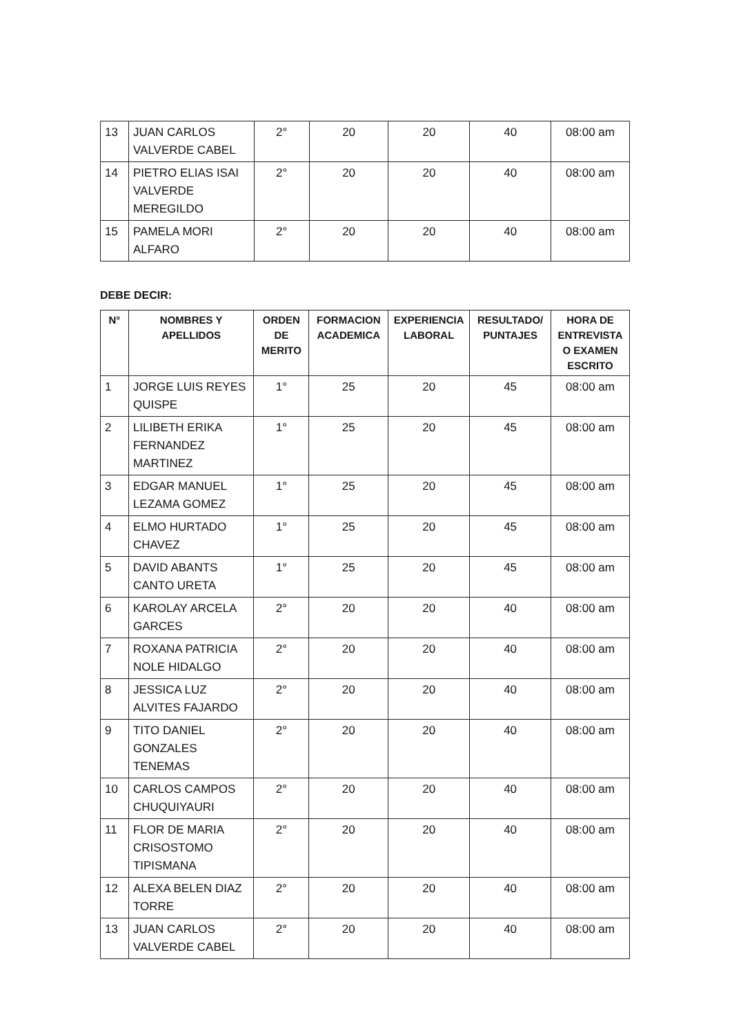| 13 | JUAN CARLOS VALVERDE CABEL | 2° | 20 | 20 | 40 | 08:00 am |
| 14 | PIETRO ELIAS ISAI VALVERDE MEREGILDO | 2° | 20 | 20 | 40 | 08:00 am |
| 15 | PAMELA MORI ALFARO | 2° | 20 | 20 | 40 | 08:00 am |
DEBE DECIR:
| N° | NOMBRES Y APELLIDOS | ORDEN DE MERITO | FORMACION ACADEMICA | EXPERIENCIA LABORAL | RESULTADO/ PUNTAJES | HORA DE ENTREVISTA O EXAMEN ESCRITO |
| --- | --- | --- | --- | --- | --- | --- |
| 1 | JORGE LUIS REYES QUISPE | 1° | 25 | 20 | 45 | 08:00 am |
| 2 | LILIBETH ERIKA FERNANDEZ MARTINEZ | 1° | 25 | 20 | 45 | 08:00 am |
| 3 | EDGAR MANUEL LEZAMA GOMEZ | 1° | 25 | 20 | 45 | 08:00 am |
| 4 | ELMO HURTADO CHAVEZ | 1° | 25 | 20 | 45 | 08:00 am |
| 5 | DAVID ABANTS CANTO URETA | 1° | 25 | 20 | 45 | 08:00 am |
| 6 | KAROLAY ARCELA GARCES | 2° | 20 | 20 | 40 | 08:00 am |
| 7 | ROXANA PATRICIA NOLE HIDALGO | 2° | 20 | 20 | 40 | 08:00 am |
| 8 | JESSICA LUZ ALVITES FAJARDO | 2° | 20 | 20 | 40 | 08:00 am |
| 9 | TITO DANIEL GONZALES TENEMAS | 2° | 20 | 20 | 40 | 08:00 am |
| 10 | CARLOS CAMPOS CHUQUIYAURI | 2° | 20 | 20 | 40 | 08:00 am |
| 11 | FLOR DE MARIA CRISOSTOMO TIPISMANA | 2° | 20 | 20 | 40 | 08:00 am |
| 12 | ALEXA BELEN DIAZ TORRE | 2° | 20 | 20 | 40 | 08:00 am |
| 13 | JUAN CARLOS VALVERDE CABEL | 2° | 20 | 20 | 40 | 08:00 am |